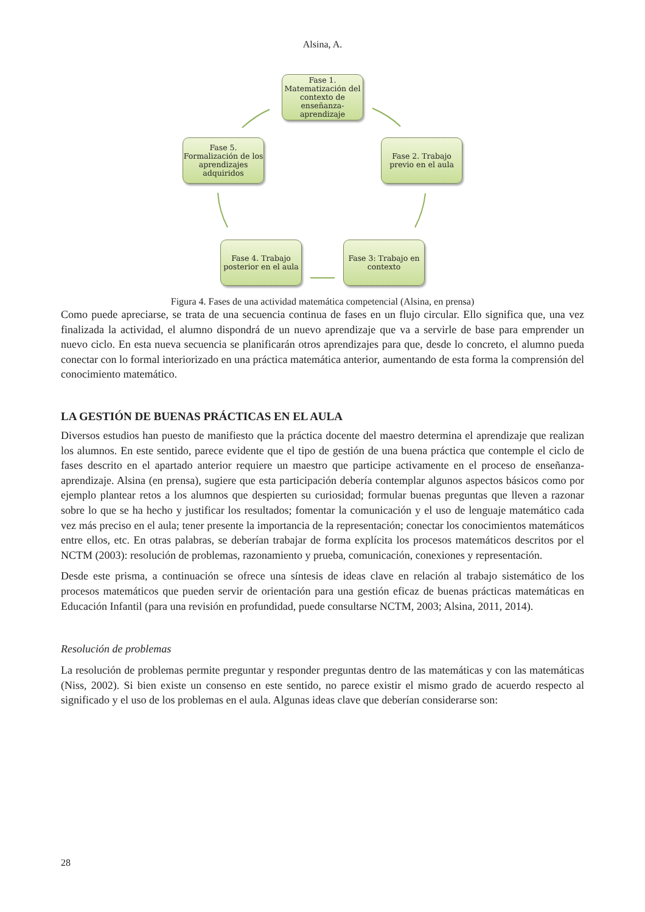Alsina, A.
Fase 1. Matematización del contexto de enseñanza-aprendizaje
Fase 2. Trabajo previo en el aula
Fase 3: Trabajo en contexto
Fase 4. Trabajo posterior en el aula
Fase 5. Formalización de los aprendizajes adquiridos
Figura 4. Fases de una actividad matemática competencial (Alsina, en prensa)
Como puede apreciarse, se trata de una secuencia continua de fases en un flujo circular. Ello significa que, una vez finalizada la actividad, el alumno dispondrá de un nuevo aprendizaje que va a servirle de base para emprender un nuevo ciclo. En esta nueva secuencia se planificarán otros aprendizajes para que, desde lo concreto, el alumno pueda conectar con lo formal interiorizado en una práctica matemática anterior, aumentando de esta forma la comprensión del conocimiento matemático.
LA GESTIÓN DE BUENAS PRÁCTICAS EN EL AULA
Diversos estudios han puesto de manifiesto que la práctica docente del maestro determina el aprendizaje que realizan los alumnos. En este sentido, parece evidente que el tipo de gestión de una buena práctica que contemple el ciclo de fases descrito en el apartado anterior requiere un maestro que participe activamente en el proceso de enseñanza-aprendizaje. Alsina (en prensa), sugiere que esta participación debería contemplar algunos aspectos básicos como por ejemplo plantear retos a los alumnos que despierten su curiosidad; formular buenas preguntas que lleven a razonar sobre lo que se ha hecho y justificar los resultados; fomentar la comunicación y el uso de lenguaje matemático cada vez más preciso en el aula; tener presente la importancia de la representación; conectar los conocimientos matemáticos entre ellos, etc. En otras palabras, se deberían trabajar de forma explícita los procesos matemáticos descritos por el NCTM (2003): resolución de problemas, razonamiento y prueba, comunicación, conexiones y representación.
Desde este prisma, a continuación se ofrece una síntesis de ideas clave en relación al trabajo sistemático de los procesos matemáticos que pueden servir de orientación para una gestión eficaz de buenas prácticas matemáticas en Educación Infantil (para una revisión en profundidad, puede consultarse NCTM, 2003; Alsina, 2011, 2014).
Resolución de problemas
La resolución de problemas permite preguntar y responder preguntas dentro de las matemáticas y con las matemáticas (Niss, 2002). Si bien existe un consenso en este sentido, no parece existir el mismo grado de acuerdo respecto al significado y el uso de los problemas en el aula. Algunas ideas clave que deberían considerarse son:
28